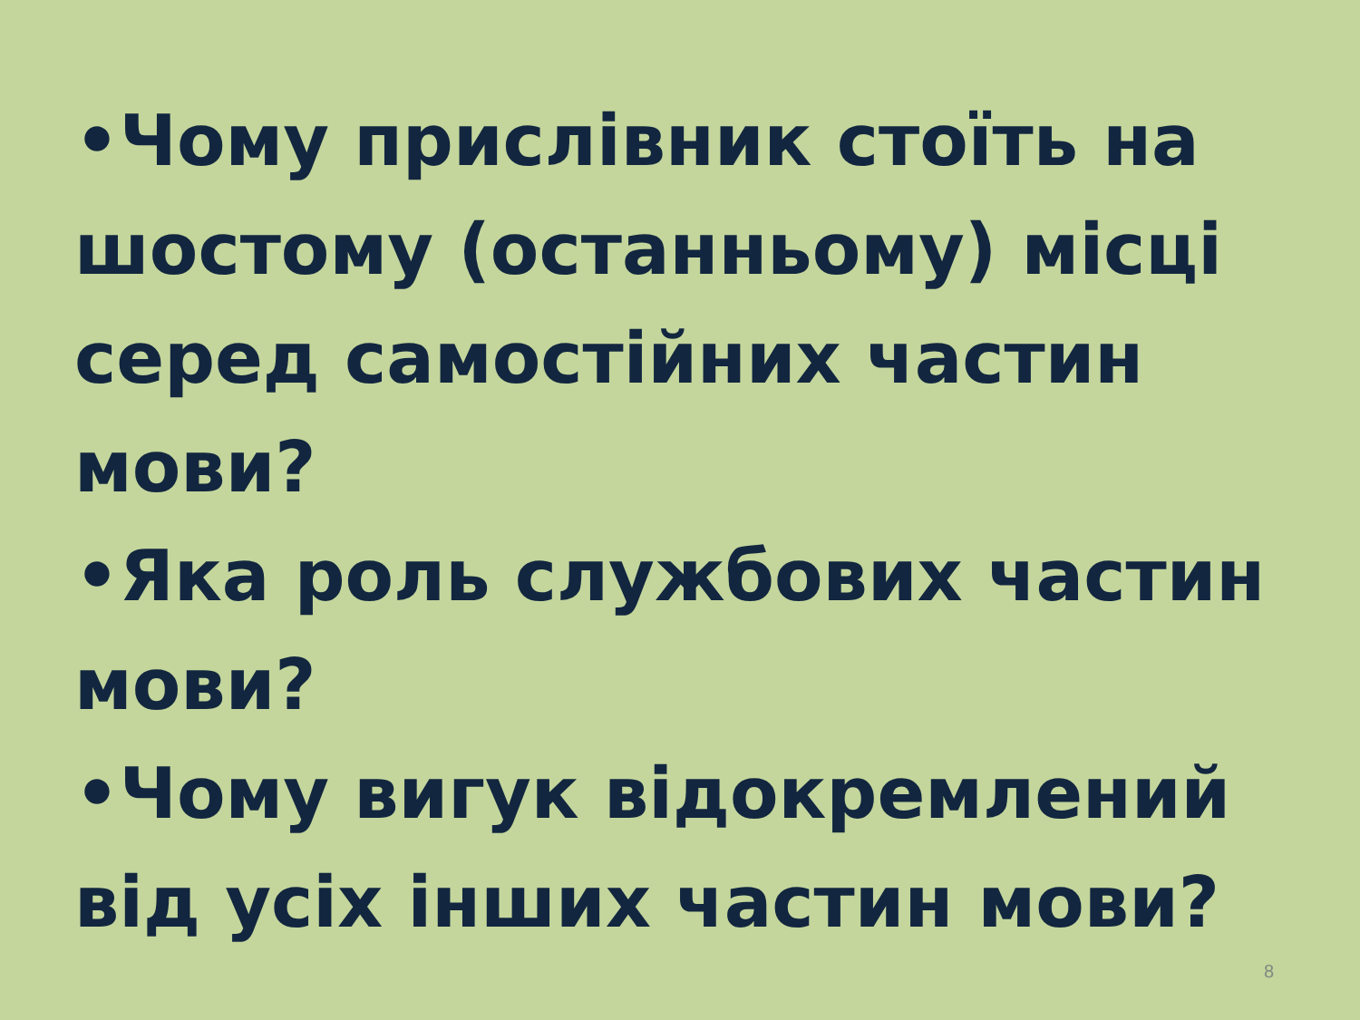•Чому прислівник стоїть на шостому (останньому) місці серед самостійних частин мови?
•Яка роль службових частин мови?
•Чому вигук відокремлений від усіх інших частин мови?
8